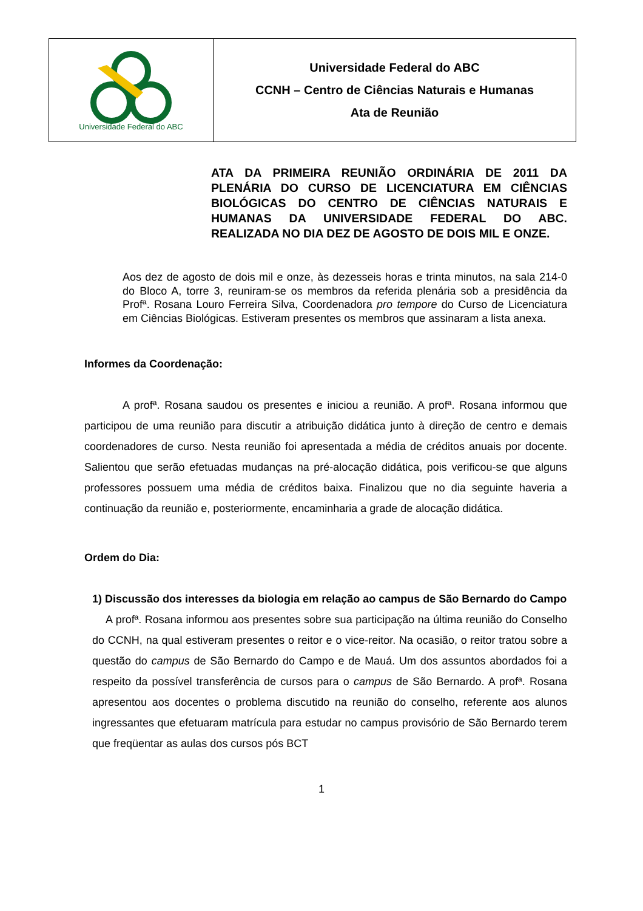| Universidade Federal do ABC | Universidade Federal do ABC CCNH – Centro de Ciências Naturais e Humanas Ata de Reunião |
ATA DA PRIMEIRA REUNIÃO ORDINÁRIA DE 2011 DA PLENÁRIA DO CURSO DE LICENCIATURA EM CIÊNCIAS BIOLÓGICAS DO CENTRO DE CIÊNCIAS NATURAIS E HUMANAS DA UNIVERSIDADE FEDERAL DO ABC. REALIZADA NO DIA DEZ DE AGOSTO DE DOIS MIL E ONZE.
Aos dez de agosto de dois mil e onze, às dezesseis horas e trinta minutos, na sala 214-0 do Bloco A, torre 3, reuniram-se os membros da referida plenária sob a presidência da Profª. Rosana Louro Ferreira Silva, Coordenadora pro tempore do Curso de Licenciatura em Ciências Biológicas. Estiveram presentes os membros que assinaram a lista anexa.
Informes da Coordenação:
A profª. Rosana saudou os presentes e iniciou a reunião. A profª. Rosana informou que participou de uma reunião para discutir a atribuição didática junto à direção de centro e demais coordenadores de curso. Nesta reunião foi apresentada a média de créditos anuais por docente. Salientou que serão efetuadas mudanças na pré-alocação didática, pois verificou-se que alguns professores possuem uma média de créditos baixa. Finalizou que no dia seguinte haveria a continuação da reunião e, posteriormente, encaminharia a grade de alocação didática.
Ordem do Dia:
1) Discussão dos interesses da biologia em relação ao campus de São Bernardo do Campo
A profª. Rosana informou aos presentes sobre sua participação na última reunião do Conselho do CCNH, na qual estiveram presentes o reitor e o vice-reitor. Na ocasião, o reitor tratou sobre a questão do campus de São Bernardo do Campo e de Mauá. Um dos assuntos abordados foi a respeito da possível transferência de cursos para o campus de São Bernardo. A profª. Rosana apresentou aos docentes o problema discutido na reunião do conselho, referente aos alunos ingressantes que efetuaram matrícula para estudar no campus provisório de São Bernardo terem que freqüentar as aulas dos cursos pós BCT
1